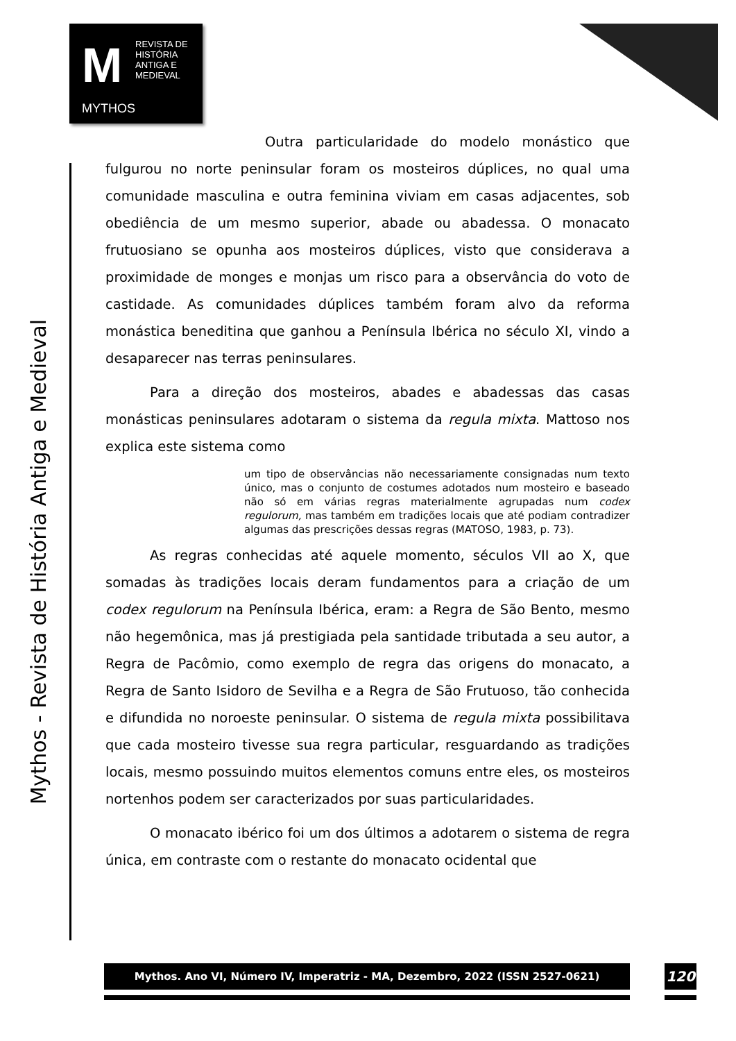M
REVISTA DE
HISTÓRIA
ANTIGA E
MEDIEVAL
MYTHOS
Mythos - Revista de História Antiga e Medieval
Outra particularidade do modelo monástico que fulgurou no norte peninsular foram os mosteiros dúplices, no qual uma comunidade masculina e outra feminina viviam em casas adjacentes, sob obediência de um mesmo superior, abade ou abadessa. O monacato frutuosiano se opunha aos mosteiros dúplices, visto que considerava a proximidade de monges e monjas um risco para a observância do voto de castidade. As comunidades dúplices também foram alvo da reforma monástica beneditina que ganhou a Península Ibérica no século XI, vindo a desaparecer nas terras peninsulares.
Para a direção dos mosteiros, abades e abadessas das casas monásticas peninsulares adotaram o sistema da regula mixta. Mattoso nos explica este sistema como
um tipo de observâncias não necessariamente consignadas num texto único, mas o conjunto de costumes adotados num mosteiro e baseado não só em várias regras materialmente agrupadas num codex regulorum, mas também em tradições locais que até podiam contradizer algumas das prescrições dessas regras (MATOSO, 1983, p. 73).
As regras conhecidas até aquele momento, séculos VII ao X, que somadas às tradições locais deram fundamentos para a criação de um codex regulorum na Península Ibérica, eram: a Regra de São Bento, mesmo não hegemônica, mas já prestigiada pela santidade tributada a seu autor, a Regra de Pacômio, como exemplo de regra das origens do monacato, a Regra de Santo Isidoro de Sevilha e a Regra de São Frutuoso, tão conhecida e difundida no noroeste peninsular. O sistema de regula mixta possibilitava que cada mosteiro tivesse sua regra particular, resguardando as tradições locais, mesmo possuindo muitos elementos comuns entre eles, os mosteiros nortenhos podem ser caracterizados por suas particularidades.
O monacato ibérico foi um dos últimos a adotarem o sistema de regra única, em contraste com o restante do monacato ocidental que
Mythos. Ano VI, Número IV, Imperatriz - MA, Dezembro, 2022 (ISSN 2527-0621) 120